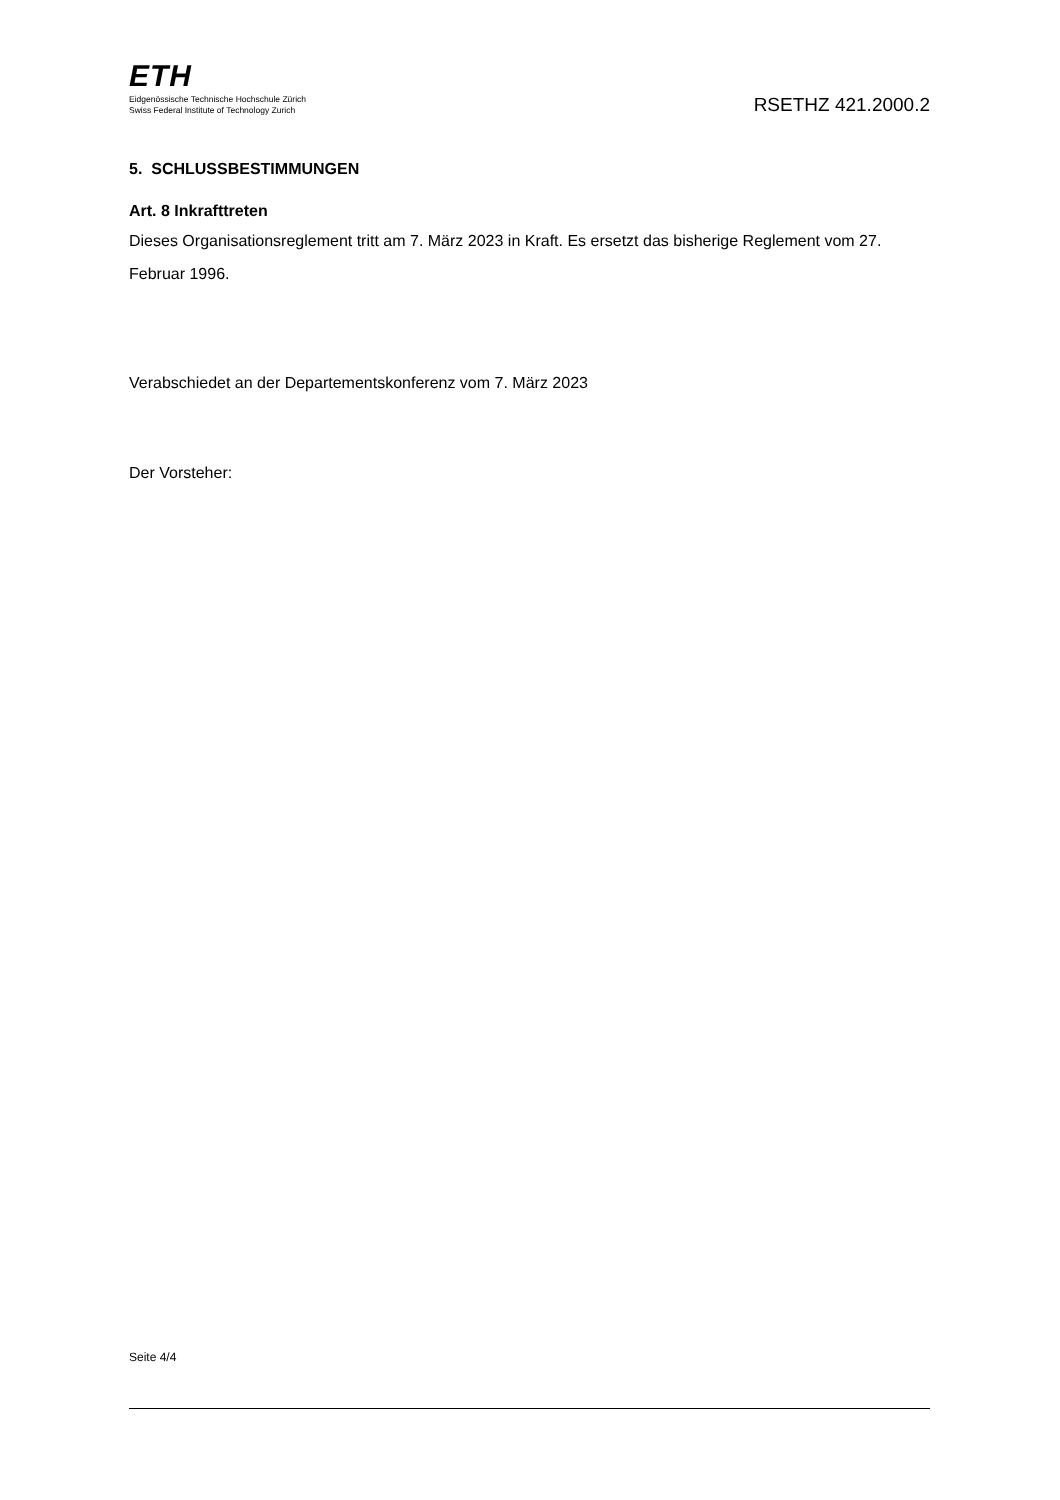ETH
Eidgenössische Technische Hochschule Zürich
Swiss Federal Institute of Technology Zurich
RSETHZ 421.2000.2
5. SCHLUSSBESTIMMUNGEN
Art. 8 Inkrafttreten
Dieses Organisationsreglement tritt am 7. März 2023 in Kraft. Es ersetzt das bisherige Reglement vom 27. Februar 1996.
Verabschiedet an der Departementskonferenz vom 7. März 2023
Der Vorsteher:
Seite 4/4